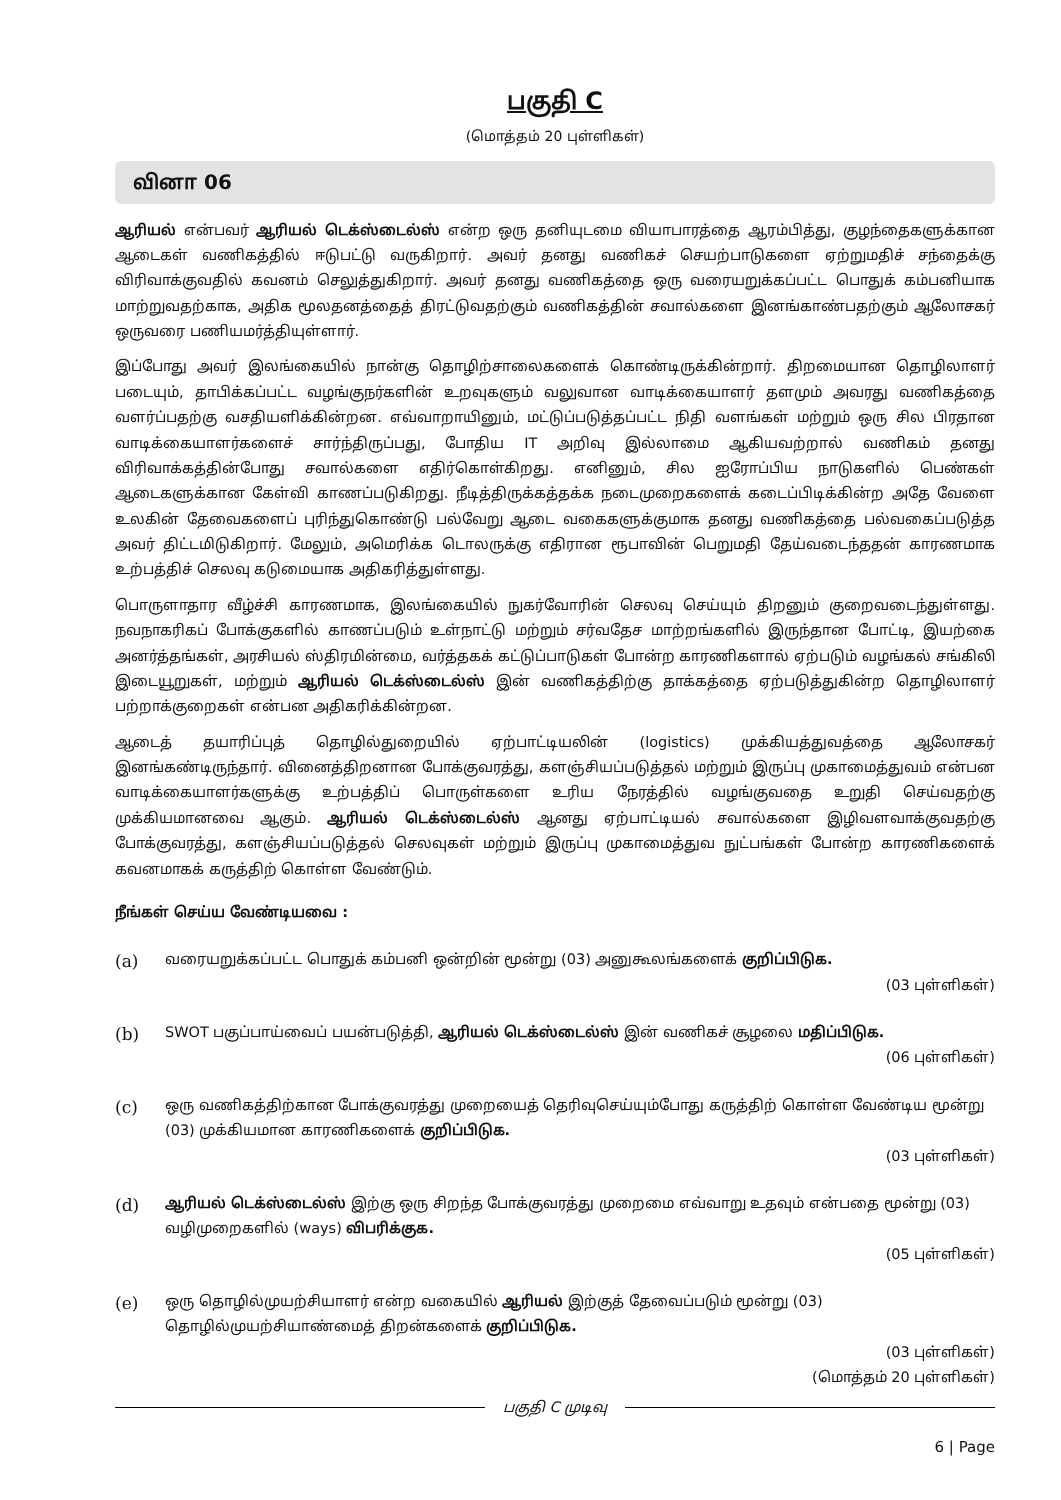பகுதி C
(மொத்தம் 20 புள்ளிகள்)
வினா 06
ஆரியல் என்பவர் ஆரியல் டெக்ஸ்டைல்ஸ் என்ற ஒரு தனியுடமை வியாபாரத்தை ஆரம்பித்து, குழந்தைகளுக்கான ஆடைகள் வணிகத்தில் ஈடுபட்டு வருகிறார். அவர் தனது வணிகச் செயற்பாடுகளை ஏற்றுமதிச் சந்தைக்கு விரிவாக்குவதில் கவனம் செலுத்துகிறார். அவர் தனது வணிகத்தை ஒரு வரையறுக்கப்பட்ட பொதுக் கம்பனியாக மாற்றுவதற்காக, அதிக மூலதனத்தைத் திரட்டுவதற்கும் வணிகத்தின் சவால்களை இனங்காண்பதற்கும் ஆலோசகர் ஒருவரை பணியமர்த்தியுள்ளார்.
இப்போது அவர் இலங்கையில் நான்கு தொழிற்சாலைகளைக் கொண்டிருக்கின்றார். திறமையான தொழிலாளர் படையும், தாபிக்கப்பட்ட வழங்குநர்களின் உறவுகளும் வலுவான வாடிக்கையாளர் தளமும் அவரது வணிகத்தை வளர்ப்பதற்கு வசதியளிக்கின்றன. எவ்வாறாயினும், மட்டுப்படுத்தப்பட்ட நிதி வளங்கள் மற்றும் ஒரு சில பிரதான வாடிக்கையாளர்களைச் சார்ந்திருப்பது, போதிய IT அறிவு இல்லாமை ஆகியவற்றால் வணிகம் தனது விரிவாக்கத்தின்போது சவால்களை எதிர்கொள்கிறது. எனினும், சில ஐரோப்பிய நாடுகளில் பெண்கள் ஆடைகளுக்கான கேள்வி காணப்படுகிறது. நீடித்திருக்கத்தக்க நடைமுறைகளைக் கடைப்பிடிக்கின்ற அதே வேளை உலகின் தேவைகளைப் புரிந்துகொண்டு பல்வேறு ஆடை வகைகளுக்குமாக தனது வணிகத்தை பல்வகைப்படுத்த அவர் திட்டமிடுகிறார். மேலும், அமெரிக்க டொலருக்கு எதிரான ரூபாவின் பெறுமதி தேய்வடைந்ததன் காரணமாக உற்பத்திச் செலவு கடுமையாக அதிகரித்துள்ளது.
பொருளாதார வீழ்ச்சி காரணமாக, இலங்கையில் நுகர்வோரின் செலவு செய்யும் திறனும் குறைவடைந்துள்ளது. நவநாகரிகப் போக்குகளில் காணப்படும் உள்நாட்டு மற்றும் சர்வதேச மாற்றங்களில் இருந்தான போட்டி, இயற்கை அனர்த்தங்கள், அரசியல் ஸ்திரமின்மை, வர்த்தகக் கட்டுப்பாடுகள் போன்ற காரணிகளால் ஏற்படும் வழங்கல் சங்கிலி இடையூறுகள், மற்றும் ஆரியல் டெக்ஸ்டைல்ஸ் இன் வணிகத்திற்கு தாக்கத்தை ஏற்படுத்துகின்ற தொழிலாளர் பற்றாக்குறைகள் என்பன அதிகரிக்கின்றன.
ஆடைத் தயாரிப்புத் தொழில்துறையில் ஏற்பாட்டியலின் (logistics) முக்கியத்துவத்தை ஆலோசகர் இனங்கண்டிருந்தார். வினைத்திறனான போக்குவரத்து, களஞ்சியப்படுத்தல் மற்றும் இருப்பு முகாமைத்துவம் என்பன வாடிக்கையாளர்களுக்கு உற்பத்திப் பொருள்களை உரிய நேரத்தில் வழங்குவதை உறுதி செய்வதற்கு முக்கியமானவை ஆகும். ஆரியல் டெக்ஸ்டைல்ஸ் ஆனது ஏற்பாட்டியல் சவால்களை இழிவளவாக்குவதற்கு போக்குவரத்து, களஞ்சியப்படுத்தல் செலவுகள் மற்றும் இருப்பு முகாமைத்துவ நுட்பங்கள் போன்ற காரணிகளைக் கவனமாகக் கருத்திற் கொள்ள வேண்டும்.
நீங்கள் செய்ய வேண்டியவை :
(a)
வரையறுக்கப்பட்ட பொதுக் கம்பனி ஒன்றின் மூன்று (03) அனுகூலங்களைக் குறிப்பிடுக.
(03 புள்ளிகள்)
(b)
SWOT பகுப்பாய்வைப் பயன்படுத்தி, ஆரியல் டெக்ஸ்டைல்ஸ் இன் வணிகச் சூழலை மதிப்பிடுக.
(06 புள்ளிகள்)
(c)
ஒரு வணிகத்திற்கான போக்குவரத்து முறையைத் தெரிவுசெய்யும்போது கருத்திற் கொள்ள வேண்டிய மூன்று (03) முக்கியமான காரணிகளைக் குறிப்பிடுக.
(03 புள்ளிகள்)
(d)
ஆரியல் டெக்ஸ்டைல்ஸ் இற்கு ஒரு சிறந்த போக்குவரத்து முறைமை எவ்வாறு உதவும் என்பதை மூன்று (03) வழிமுறைகளில் (ways) விபரிக்குக.
(05 புள்ளிகள்)
(e)
ஒரு தொழில்முயற்சியாளர் என்ற வகையில் ஆரியல் இற்குத் தேவைப்படும் மூன்று (03) தொழில்முயற்சியாண்மைத் திறன்களைக் குறிப்பிடுக.
(03 புள்ளிகள்)
(மொத்தம் 20 புள்ளிகள்)
பகுதி C முடிவு
6 | Page